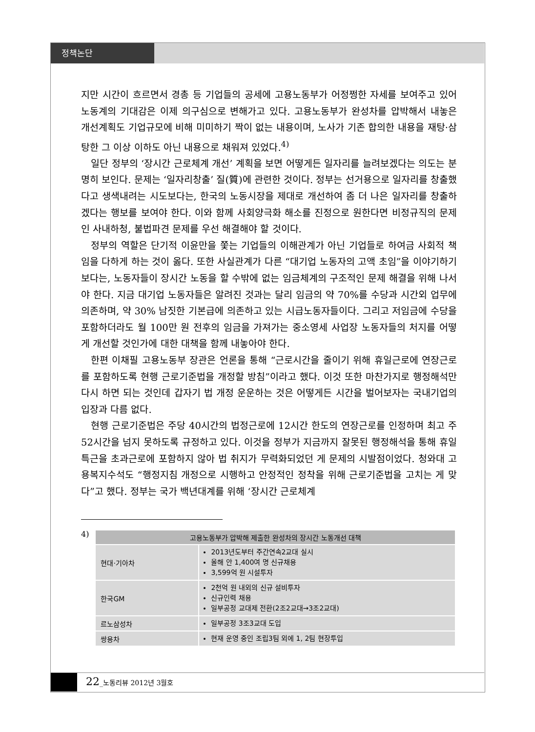정책논단
지만 시간이 흐르면서 경총 등 기업들의 공세에 고용노동부가 어정쩡한 자세를 보여주고 있어 노동계의 기대감은 이제 의구심으로 변해가고 있다. 고용노동부가 완성차를 압박해서 내놓은 개선계획도 기업규모에 비해 미미하기 짝이 없는 내용이며, 노사가 기존 합의한 내용을 재탕·삼탕한 그 이상 이하도 아닌 내용으로 채워져 있었다.<sup>4)</sup>
일단 정부의 ‘장시간 근로체계 개선’ 계획을 보면 어떻게든 일자리를 늘려보겠다는 의도는 분명히 보인다. 문제는 ‘일자리창출’ 질(質)에 관련한 것이다. 정부는 선거용으로 일자리를 창출했다고 생색내려는 시도보다는, 한국의 노동시장을 제대로 개선하여 좀 더 나은 일자리를 창출하겠다는 행보를 보여야 한다. 이와 함께 사회양극화 해소를 진정으로 원한다면 비정규직의 문제인 사내하청, 불법파견 문제를 우선 해결해야 할 것이다.
정부의 역할은 단기적 이윤만을 쫓는 기업들의 이해관계가 아닌 기업들로 하여금 사회적 책임을 다하게 하는 것이 옳다. 또한 사실관계가 다른 “대기업 노동자의 고액 초임”을 이야기하기보다는, 노동자들이 장시간 노동을 할 수밖에 없는 임금체계의 구조적인 문제 해결을 위해 나서야 한다. 지금 대기업 노동자들은 알려진 것과는 달리 임금의 약 70%를 수당과 시간외 업무에 의존하며, 약 30% 남짓한 기본급에 의존하고 있는 시급노동자들이다. 그리고 저임금에 수당을 포함하더라도 월 100만 원 전후의 임금을 가져가는 중소영세 사업장 노동자들의 처지를 어떻게 개선할 것인가에 대한 대책을 함께 내놓아야 한다.
한편 이채필 고용노동부 장관은 언론을 통해 “근로시간을 줄이기 위해 휴일근로에 연장근로를 포함하도록 현행 근로기준법을 개정할 방침”이라고 했다. 이것 또한 마찬가지로 행정해석만 다시 하면 되는 것인데 갑자기 법 개정 운운하는 것은 어떻게든 시간을 벌어보자는 국내기업의 입장과 다름 없다.
현행 근로기준법은 주당 40시간의 법정근로에 12시간 한도의 연장근로를 인정하며 최고 주 52시간을 넘지 못하도록 규정하고 있다. 이것을 정부가 지금까지 잘못된 행정해석을 통해 휴일특근을 초과근로에 포함하지 않아 법 취지가 무력화되었던 게 문제의 시발점이었다. 청와대 고용복지수석도 “행정지침 개정으로 시행하고 안정적인 정착을 위해 근로기준법을 고치는 게 맞다”고 했다. 정부는 국가 백년대계를 위해 ‘장시간 근로체계
4)
| 고용노동부가 압박해 제출한 완성차의 장시간 노동개선 대책 | |
| --- | --- |
| 현대·기아차 | 2013년도부터 주간연속2교대 실시 올해 안 1,400여 명 신규채용 3,599억 원 시설투자 |
| 한국GM | 2천억 원 내외의 신규 설비투자 신규인력 채용 일부공정 교대제 전환(2조2교대→3조2교대) |
| 르노삼성차 | 일부공정 3조3교대 도입 |
| 쌍용차 | 현재 운영 중인 조립3팀 외에 1, 2팀 현장투입 |
22_노동리뷰 2012년 3월호